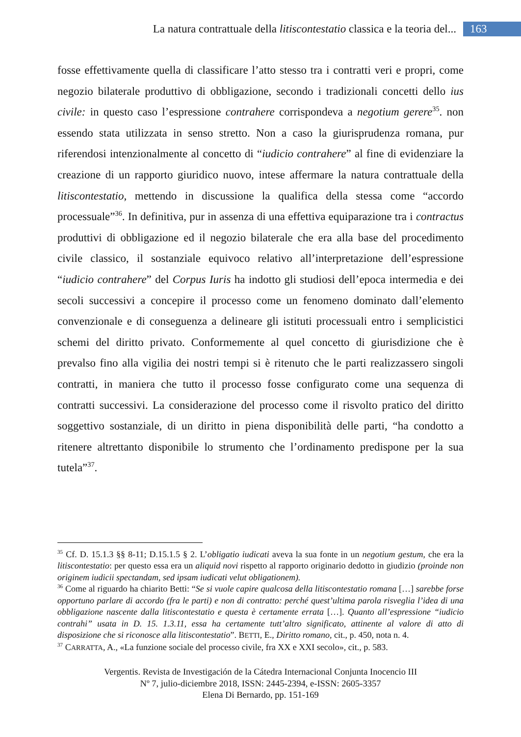La natura contrattuale della litiscontestatio classica e la teoria del... 163
fosse effettivamente quella di classificare l’atto stesso tra i contratti veri e propri, come negozio bilaterale produttivo di obbligazione, secondo i tradizionali concetti dello ius civile: in questo caso l’espressione contrahere corrispondeva a negotium gerere<sup>35</sup>. non essendo stata utilizzata in senso stretto. Non a caso la giurisprudenza romana, pur riferendosi intenzionalmente al concetto di “iudicio contrahere” al fine di evidenziare la creazione di un rapporto giuridico nuovo, intese affermare la natura contrattuale della litiscontestatio, mettendo in discussione la qualifica della stessa come “accordo processuale”<sup>36</sup>. In definitiva, pur in assenza di una effettiva equiparazione tra i contractus produttivi di obbligazione ed il negozio bilaterale che era alla base del procedimento civile classico, il sostanziale equivoco relativo all’interpretazione dell’espressione “iudicio contrahere” del Corpus Iuris ha indotto gli studiosi dell’epoca intermedia e dei secoli successivi a concepire il processo come un fenomeno dominato dall’elemento convenzionale e di conseguenza a delineare gli istituti processuali entro i semplicistici schemi del diritto privato. Conformemente al quel concetto di giurisdizione che è prevalso fino alla vigilia dei nostri tempi si è ritenuto che le parti realizzassero singoli contratti, in maniera che tutto il processo fosse configurato come una sequenza di contratti successivi. La considerazione del processo come il risvolto pratico del diritto soggettivo sostanziale, di un diritto in piena disponibilità delle parti, “ha condotto a ritenere altrettanto disponibile lo strumento che l’ordinamento predispone per la sua tutela”<sup>37</sup>.
<sup>35</sup> Cf. D. 15.1.3 §§ 8-11; D.15.1.5 § 2. L’obligatio iudicati aveva la sua fonte in un negotium gestum, che era la litiscontestatio: per questo essa era un aliquid novi rispetto al rapporto originario dedotto in giudizio (proinde non originem iudicii spectandam, sed ipsam iudicati velut obligationem).
<sup>36</sup> Come al riguardo ha chiarito Betti: “Se si vuole capire qualcosa della litiscontestatio romana […] sarebbe forse opportuno parlare di accordo (fra le parti) e non di contratto: perché quest’ultima parola risveglia l’idea di una obbligazione nascente dalla litiscontestatio e questa è certamente errata […]. Quanto all’espressione “iudicio contrahi” usata in D. 15. 1.3.11, essa ha certamente tutt’altro significato, attinente al valore di atto di disposizione che si riconosce alla litiscontestatio”. BETTI, E., Diritto romano, cit., p. 450, nota n. 4.
<sup>37</sup> CARRATTA, A., «La funzione sociale del processo civile, fra XX e XXI secolo», cit., p. 583.
Vergentis. Revista de Investigación de la Cátedra Internacional Conjunta Inocencio III
Nº 7, julio-diciembre 2018, ISSN: 2445-2394, e-ISSN: 2605-3357
Elena Di Bernardo, pp. 151-169